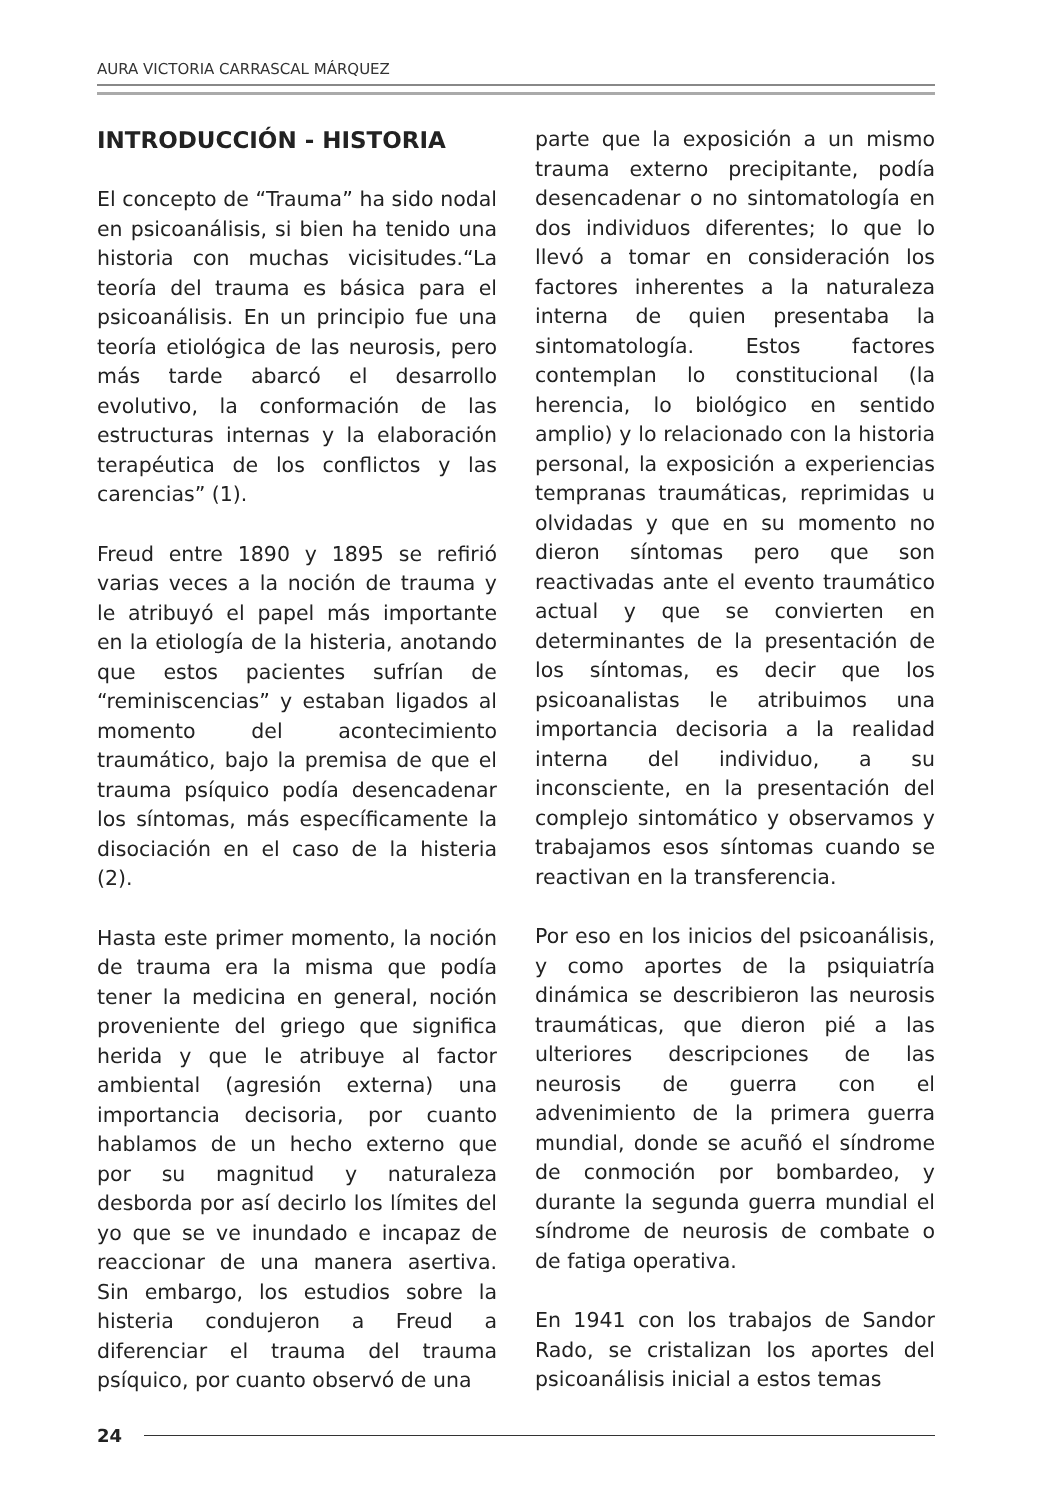AURA VICTORIA CARRASCAL MÁRQUEZ
INTRODUCCIÓN - HISTORIA
El concepto de “Trauma” ha sido nodal en psicoanálisis, si bien ha tenido una historia con muchas vicisitudes.“La teoría del trauma es básica para el psicoanálisis. En un principio fue una teoría etiológica de las neurosis, pero más tarde abarcó el desarrollo evolutivo, la conformación de las estructuras internas y la elaboración terapéutica de los conflictos y las carencias” (1).
Freud entre 1890 y 1895 se refirió varias veces a la noción de trauma y le atribuyó el papel más importante en la etiología de la histeria, anotando que estos pacientes sufrían de “reminiscencias” y estaban ligados al momento del acontecimiento traumático, bajo la premisa de que el trauma psíquico podía desencadenar los síntomas, más específicamente la disociación en el caso de la histeria (2).
Hasta este primer momento, la noción de trauma era la misma que podía tener la medicina en general, noción proveniente del griego que significa herida y que le atribuye al factor ambiental (agresión externa) una importancia decisoria, por cuanto hablamos de un hecho externo que por su magnitud y naturaleza desborda por así decirlo los límites del yo que se ve inundado e incapaz de reaccionar de una manera asertiva. Sin embargo, los estudios sobre la histeria condujeron a Freud a diferenciar el trauma del trauma psíquico, por cuanto observó de una
parte que la exposición a un mismo trauma externo precipitante, podía desencadenar o no sintomatología en dos individuos diferentes; lo que lo llevó a tomar en consideración los factores inherentes a la naturaleza interna de quien presentaba la sintomatología. Estos factores contemplan lo constitucional (la herencia, lo biológico en sentido amplio) y lo relacionado con la historia personal, la exposición a experiencias tempranas traumáticas, reprimidas u olvidadas y que en su momento no dieron síntomas pero que son reactivadas ante el evento traumático actual y que se convierten en determinantes de la presentación de los síntomas, es decir que los psicoanalistas le atribuimos una importancia decisoria a la realidad interna del individuo, a su inconsciente, en la presentación del complejo sintomático y observamos y trabajamos esos síntomas cuando se reactivan en la transferencia.
Por eso en los inicios del psicoanálisis, y como aportes de la psiquiatría dinámica se describieron las neurosis traumáticas, que dieron pié a las ulteriores descripciones de las neurosis de guerra con el advenimiento de la primera guerra mundial, donde se acuñó el síndrome de conmoción por bombardeo, y durante la segunda guerra mundial el síndrome de neurosis de combate o de fatiga operativa.
En 1941 con los trabajos de Sandor Rado, se cristalizan los aportes del psicoanálisis inicial a estos temas
24